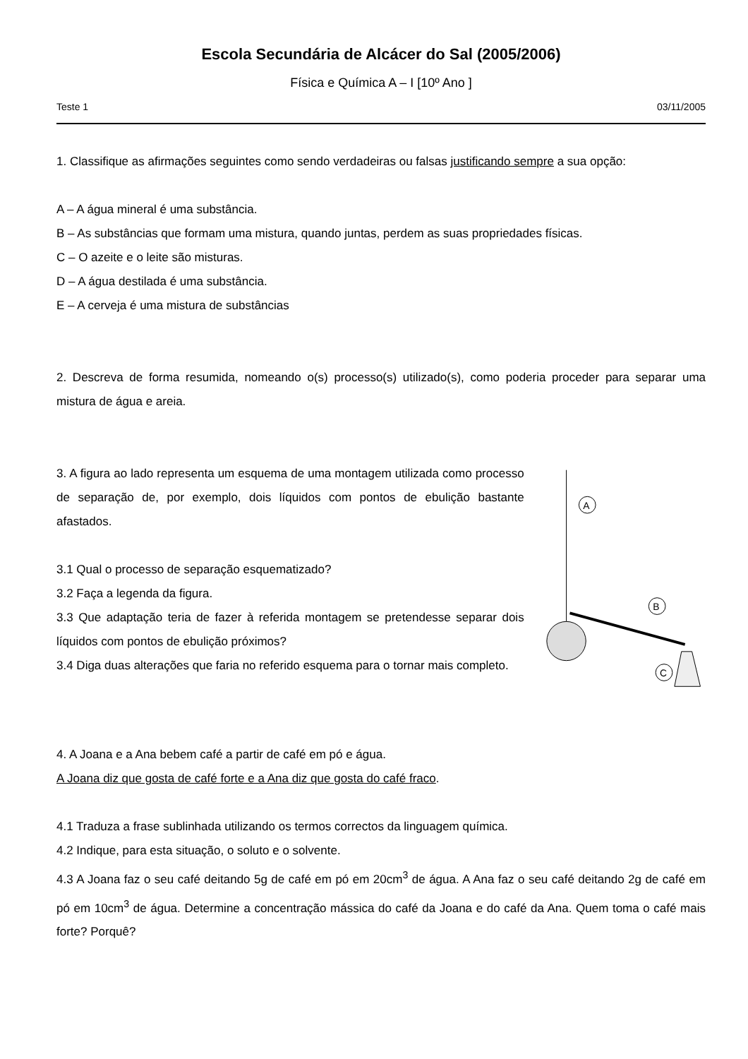Escola Secundária de Alcácer do Sal (2005/2006)
Física e Química A – I [10º Ano ]
Teste 1 03/11/2005
1. Classifique as afirmações seguintes como sendo verdadeiras ou falsas justificando sempre a sua opção:
A – A água mineral é uma substância.
B – As substâncias que formam uma mistura, quando juntas, perdem as suas propriedades físicas.
C – O azeite e o leite são misturas.
D – A água destilada é uma substância.
E – A cerveja é uma mistura de substâncias
2. Descreva de forma resumida, nomeando o(s) processo(s) utilizado(s), como poderia proceder para separar uma mistura de água e areia.
3. A figura ao lado representa um esquema de uma montagem utilizada como processo de separação de, por exemplo, dois líquidos com pontos de ebulição bastante afastados.
3.1 Qual o processo de separação esquematizado?
3.2 Faça a legenda da figura.
3.3 Que adaptação teria de fazer à referida montagem se pretendesse separar dois líquidos com pontos de ebulição próximos?
3.4 Diga duas alterações que faria no referido esquema para o tornar mais completo.
A
B
C
4. A Joana e a Ana bebem café a partir de café em pó e água.
A Joana diz que gosta de café forte e a Ana diz que gosta do café fraco.
4.1 Traduza a frase sublinhada utilizando os termos correctos da linguagem química.
4.2 Indique, para esta situação, o soluto e o solvente.
4.3 A Joana faz o seu café deitando 5g de café em pó em 20cm<sup>3</sup> de água. A Ana faz o seu café deitando 2g de café em pó em 10cm<sup>3</sup> de água. Determine a concentração mássica do café da Joana e do café da Ana. Quem toma o café mais forte? Porquê?